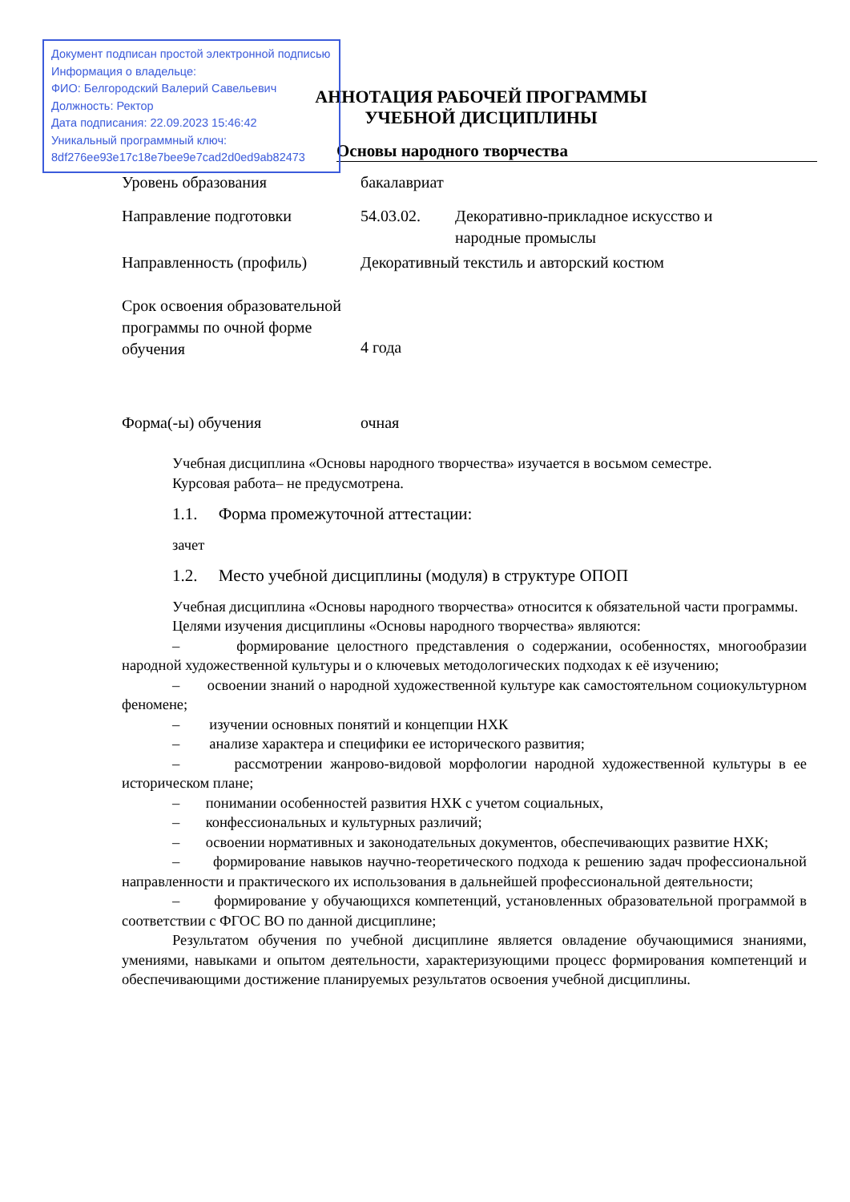Документ подписан простой электронной подписью
Информация о владельце:
ФИО: Белгородский Валерий Савельевич
Должность: Ректор
Дата подписания: 22.09.2023 15:46:42
Уникальный программный ключ:
8df276ee93e17c18e7bee9e7cad2d0ed9ab82473
АННОТАЦИЯ РАБОЧЕЙ ПРОГРАММЫ
УЧЕБНОЙ ДИСЦИПЛИНЫ
Основы народного творчества
| Уровень образования | бакалавриат | |
| Направление подготовки | 54.03.02. | Декоративно-прикладное искусство и народные промыслы |
| Направленность (профиль) | Декоративный текстиль и авторский костюм | |
| Срок освоения образовательной программы по очной форме обучения | 4 года | |
| Форма(-ы) обучения | очная | |
Учебная дисциплина «Основы народного творчества» изучается в восьмом семестре.
Курсовая работа– не предусмотрена.
1.1. Форма промежуточной аттестации:
зачет
1.2. Место учебной дисциплины (модуля) в структуре ОПОП
Учебная дисциплина «Основы народного творчества» относится к обязательной части программы.
Целями изучения дисциплины «Основы народного творчества» являются:
– формирование целостного представления о содержании, особенностях, многообразии народной художественной культуры и о ключевых методологических подходах к её изучению;
– освоении знаний о народной художественной культуре как самостоятельном социокультурном феномене;
– изучении основных понятий и концепции НХК
– анализе характера и специфики ее исторического развития;
– рассмотрении жанрово-видовой морфологии народной художественной культуры в ее историческом плане;
– понимании особенностей развития НХК с учетом социальных,
– конфессиональных и культурных различий;
– освоении нормативных и законодательных документов, обеспечивающих развитие НХК;
– формирование навыков научно-теоретического подхода к решению задач профессиональной направленности и практического их использования в дальнейшей профессиональной деятельности;
– формирование у обучающихся компетенций, установленных образовательной программой в соответствии с ФГОС ВО по данной дисциплине;
Результатом обучения по учебной дисциплине является овладение обучающимися знаниями, умениями, навыками и опытом деятельности, характеризующими процесс формирования компетенций и обеспечивающими достижение планируемых результатов освоения учебной дисциплины.